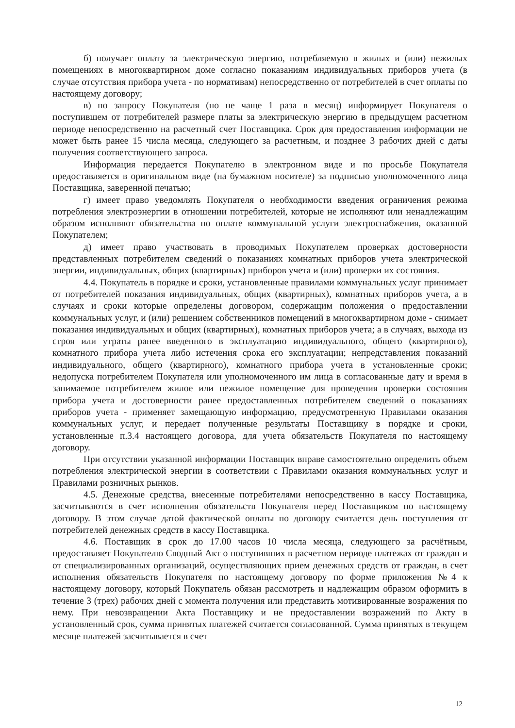б) получает оплату за электрическую энергию, потребляемую в жилых и (или) нежилых помещениях в многоквартирном доме согласно показаниям индивидуальных приборов учета (в случае отсутствия прибора учета - по нормативам) непосредственно от потребителей в счет оплаты по настоящему договору;
в) по запросу Покупателя (но не чаще 1 раза в месяц) информирует Покупателя о поступившем от потребителей размере платы за электрическую энергию в предыдущем расчетном периоде непосредственно на расчетный счет Поставщика. Срок для предоставления информации не может быть ранее 15 числа месяца, следующего за расчетным, и позднее 3 рабочих дней с даты получения соответствующего запроса.
Информация передается Покупателю в электронном виде и по просьбе Покупателя предоставляется в оригинальном виде (на бумажном носителе) за подписью уполномоченного лица Поставщика, заверенной печатью;
г) имеет право уведомлять Покупателя о необходимости введения ограничения режима потребления электроэнергии в отношении потребителей, которые не исполняют или ненадлежащим образом исполняют обязательства по оплате коммунальной услуги электроснабжения, оказанной Покупателем;
д) имеет право участвовать в проводимых Покупателем проверках достоверности представленных потребителем сведений о показаниях комнатных приборов учета электрической энергии, индивидуальных, общих (квартирных) приборов учета и (или) проверки их состояния.
4.4. Покупатель в порядке и сроки, установленные правилами коммунальных услуг принимает от потребителей показания индивидуальных, общих (квартирных), комнатных приборов учета, а в случаях и сроки которые определены договором, содержащим положения о предоставлении коммунальных услуг, и (или) решением собственников помещений в многоквартирном доме - снимает показания индивидуальных и общих (квартирных), комнатных приборов учета; а в случаях, выхода из строя или утраты ранее введенного в эксплуатацию индивидуального, общего (квартирного), комнатного прибора учета либо истечения срока его эксплуатации; непредставления показаний индивидуального, общего (квартирного), комнатного прибора учета в установленные сроки; недопуска потребителем Покупателя или уполномоченного им лица в согласованные дату и время в занимаемое потребителем жилое или нежилое помещение для проведения проверки состояния прибора учета и достоверности ранее предоставленных потребителем сведений о показаниях приборов учета - применяет замещающую информацию, предусмотренную Правилами оказания коммунальных услуг, и передает полученные результаты Поставщику в порядке и сроки, установленные п.3.4 настоящего договора, для учета обязательств Покупателя по настоящему договору.
При отсутствии указанной информации Поставщик вправе самостоятельно определить объем потребления электрической энергии в соответствии с Правилами оказания коммунальных услуг и Правилами розничных рынков.
4.5. Денежные средства, внесенные потребителями непосредственно в кассу Поставщика, засчитываются в счет исполнения обязательств Покупателя перед Поставщиком по настоящему договору. В этом случае датой фактической оплаты по договору считается день поступления от потребителей денежных средств в кассу Поставщика.
4.6. Поставщик в срок до 17.00 часов 10 числа месяца, следующего за расчётным, предоставляет Покупателю Сводный Акт о поступивших в расчетном периоде платежах от граждан и от специализированных организаций, осуществляющих прием денежных средств от граждан, в счет исполнения обязательств Покупателя по настоящему договору по форме приложения №4 к настоящему договору, который Покупатель обязан рассмотреть и надлежащим образом оформить в течение 3 (трех) рабочих дней с момента получения или представить мотивированные возражения по нему. При невозвращении Акта Поставщику и не предоставлении возражений по Акту в установленный срок, сумма принятых платежей считается согласованной. Сумма принятых в текущем месяце платежей засчитывается в счет
12